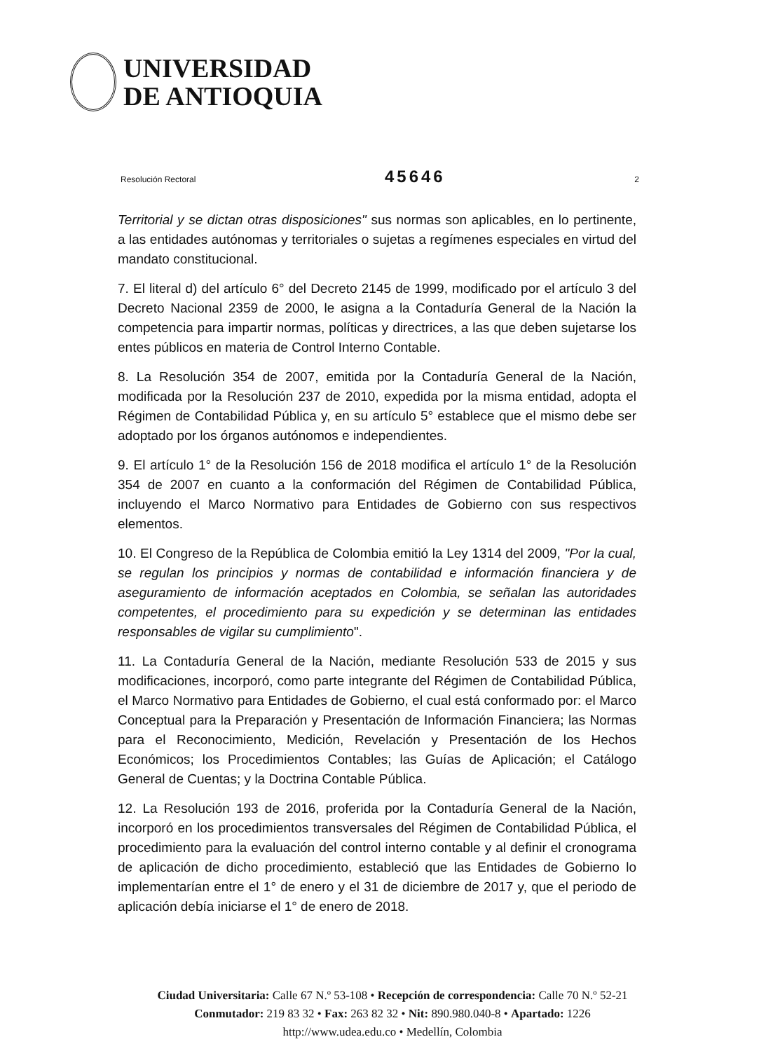UNIVERSIDAD
DE ANTIOQUIA
Resolución Rectoral 45646 2
Territorial y se dictan otras disposiciones" sus normas son aplicables, en lo pertinente, a las entidades autónomas y territoriales o sujetas a regímenes especiales en virtud del mandato constitucional.
7. El literal d) del artículo 6° del Decreto 2145 de 1999, modificado por el artículo 3 del Decreto Nacional 2359 de 2000, le asigna a la Contaduría General de la Nación la competencia para impartir normas, políticas y directrices, a las que deben sujetarse los entes públicos en materia de Control Interno Contable.
8. La Resolución 354 de 2007, emitida por la Contaduría General de la Nación, modificada por la Resolución 237 de 2010, expedida por la misma entidad, adopta el Régimen de Contabilidad Pública y, en su artículo 5° establece que el mismo debe ser adoptado por los órganos autónomos e independientes.
9. El artículo 1° de la Resolución 156 de 2018 modifica el artículo 1° de la Resolución 354 de 2007 en cuanto a la conformación del Régimen de Contabilidad Pública, incluyendo el Marco Normativo para Entidades de Gobierno con sus respectivos elementos.
10. El Congreso de la República de Colombia emitió la Ley 1314 del 2009, "Por la cual, se regulan los principios y normas de contabilidad e información financiera y de aseguramiento de información aceptados en Colombia, se señalan las autoridades competentes, el procedimiento para su expedición y se determinan las entidades responsables de vigilar su cumplimiento".
11. La Contaduría General de la Nación, mediante Resolución 533 de 2015 y sus modificaciones, incorporó, como parte integrante del Régimen de Contabilidad Pública, el Marco Normativo para Entidades de Gobierno, el cual está conformado por: el Marco Conceptual para la Preparación y Presentación de Información Financiera; las Normas para el Reconocimiento, Medición, Revelación y Presentación de los Hechos Económicos; los Procedimientos Contables; las Guías de Aplicación; el Catálogo General de Cuentas; y la Doctrina Contable Pública.
12. La Resolución 193 de 2016, proferida por la Contaduría General de la Nación, incorporó en los procedimientos transversales del Régimen de Contabilidad Pública, el procedimiento para la evaluación del control interno contable y al definir el cronograma de aplicación de dicho procedimiento, estableció que las Entidades de Gobierno lo implementarían entre el 1° de enero y el 31 de diciembre de 2017 y, que el periodo de aplicación debía iniciarse el 1° de enero de 2018.
Ciudad Universitaria: Calle 67 N.º 53-108 • Recepción de correspondencia: Calle 70 N.º 52-21
Conmutador: 219 83 32 • Fax: 263 82 32 • Nit: 890.980.040-8 • Apartado: 1226
http://www.udea.edu.co • Medellín, Colombia